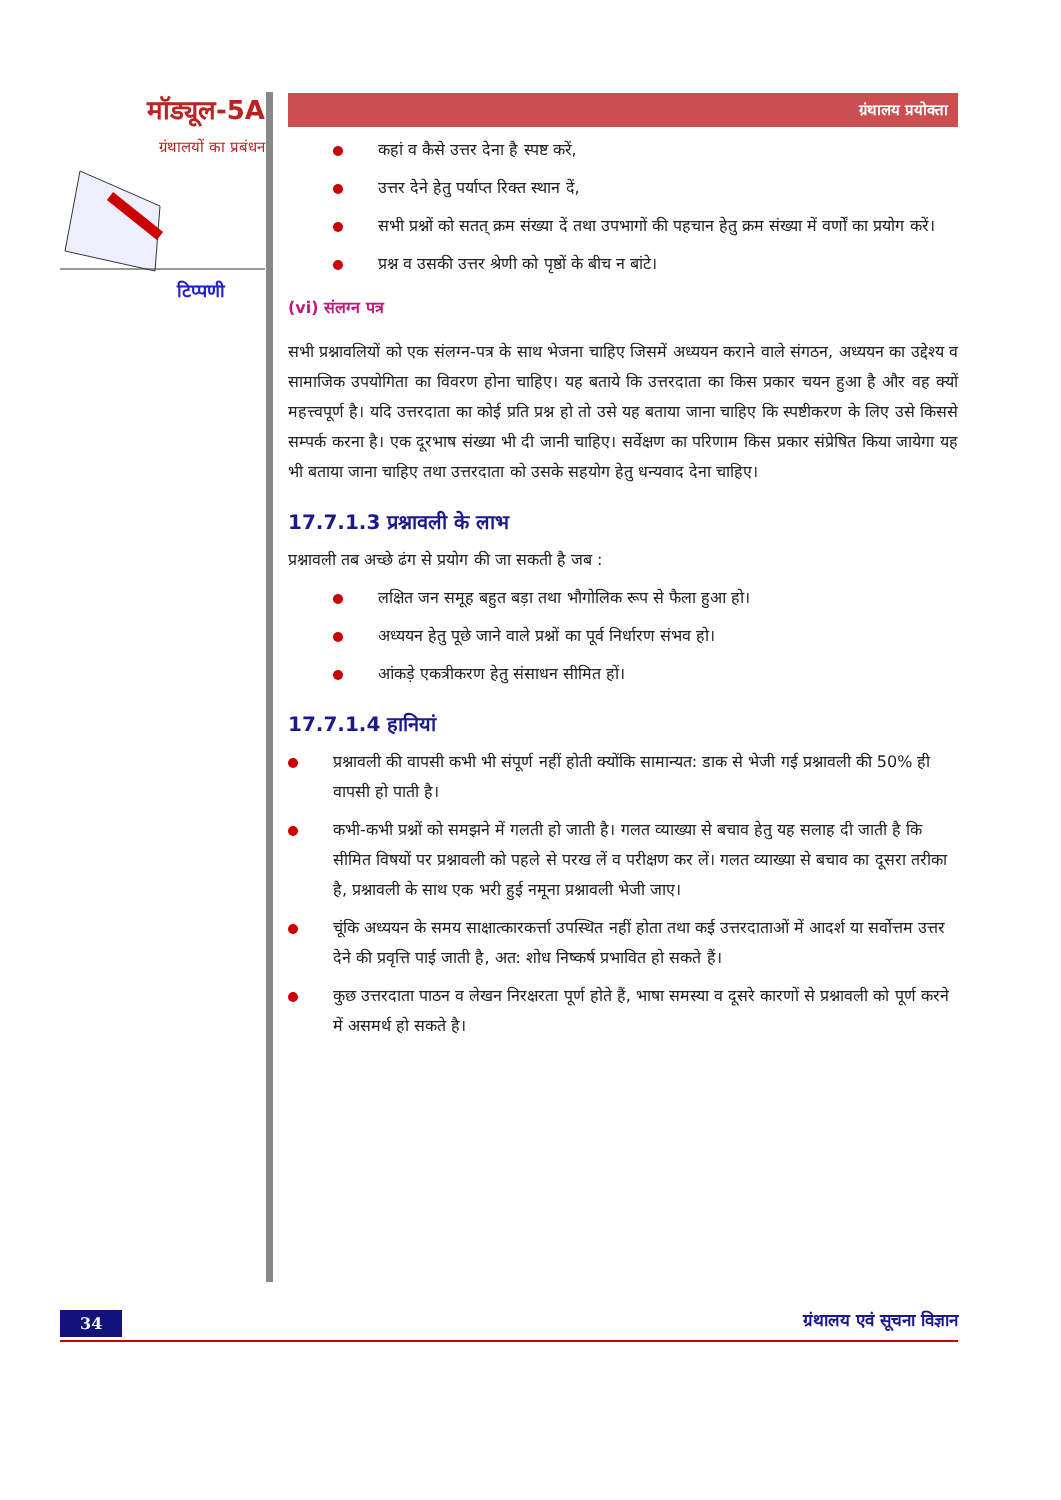मॉड्यूल-5A
ग्रंथालयों का प्रबंधन
टिप्पणी
ग्रंथालय प्रयोक्ता
कहां व कैसे उत्तर देना है स्पष्ट करें,
उत्तर देने हेतु पर्याप्त रिक्त स्थान दें,
सभी प्रश्नों को सतत् क्रम संख्या दें तथा उपभागों की पहचान हेतु क्रम संख्या में वर्णों का प्रयोग करें।
प्रश्न व उसकी उत्तर श्रेणी को पृष्ठों के बीच न बांटे।
(vi) संलग्न पत्र
सभी प्रश्नावलियों को एक संलग्न-पत्र के साथ भेजना चाहिए जिसमें अध्ययन कराने वाले संगठन, अध्ययन का उद्देश्य व सामाजिक उपयोगिता का विवरण होना चाहिए। यह बताये कि उत्तरदाता का किस प्रकार चयन हुआ है और वह क्यों महत्त्वपूर्ण है। यदि उत्तरदाता का कोई प्रति प्रश्न हो तो उसे यह बताया जाना चाहिए कि स्पष्टीकरण के लिए उसे किससे सम्पर्क करना है। एक दूरभाष संख्या भी दी जानी चाहिए। सर्वेक्षण का परिणाम किस प्रकार संप्रेषित किया जायेगा यह भी बताया जाना चाहिए तथा उत्तरदाता को उसके सहयोग हेतु धन्यवाद देना चाहिए।
17.7.1.3 प्रश्नावली के लाभ
प्रश्नावली तब अच्छे ढंग से प्रयोग की जा सकती है जब :
लक्षित जन समूह बहुत बड़ा तथा भौगोलिक रूप से फैला हुआ हो।
अध्ययन हेतु पूछे जाने वाले प्रश्नों का पूर्व निर्धारण संभव हो।
आंकड़े एकत्रीकरण हेतु संसाधन सीमित हों।
17.7.1.4 हानियां
प्रश्नावली की वापसी कभी भी संपूर्ण नहीं होती क्योंकि सामान्यत: डाक से भेजी गई प्रश्नावली की 50% ही वापसी हो पाती है।
कभी-कभी प्रश्नों को समझने में गलती हो जाती है। गलत व्याख्या से बचाव हेतु यह सलाह दी जाती है कि सीमित विषयों पर प्रश्नावली को पहले से परख लें व परीक्षण कर लें। गलत व्याख्या से बचाव का दूसरा तरीका है, प्रश्नावली के साथ एक भरी हुई नमूना प्रश्नावली भेजी जाए।
चूंकि अध्ययन के समय साक्षात्कारकर्त्ता उपस्थित नहीं होता तथा कई उत्तरदाताओं में आदर्श या सर्वोत्तम उत्तर देने की प्रवृत्ति पाई जाती है, अत: शोध निष्कर्ष प्रभावित हो सकते हैं।
कुछ उत्तरदाता पाठन व लेखन निरक्षरता पूर्ण होते हैं, भाषा समस्या व दूसरे कारणों से प्रश्नावली को पूर्ण करने में असमर्थ हो सकते है।
34 ग्रंथालय एवं सूचना विज्ञान